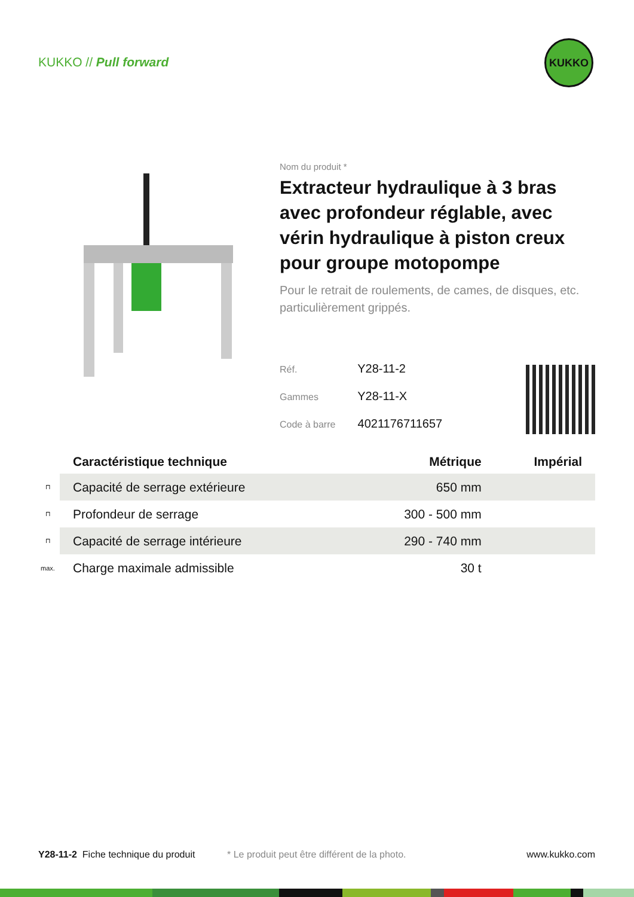KUKKO // Pull forward
KUKKO
Nom du produit *
Extracteur hydraulique à 3 bras avec profondeur réglable, avec vérin hydraulique à piston creux pour groupe motopompe
Pour le retrait de roulements, de cames, de disques, etc. particulièrement grippés.
Réf. Y28-11-2
Gammes Y28-11-X
Code à barre 4021176711657
| | Caractéristique technique | Métrique | Impérial |
| --- | --- | --- | --- |
| ⊓ | Capacité de serrage extérieure | 650 mm | |
| ⊓ | Profondeur de serrage | 300 - 500 mm | |
| ⊓ | Capacité de serrage intérieure | 290 - 740 mm | |
| max. | Charge maximale admissible | 30 t | |
Y28-11-2 Fiche technique du produit * Le produit peut être différent de la photo. www.kukko.com